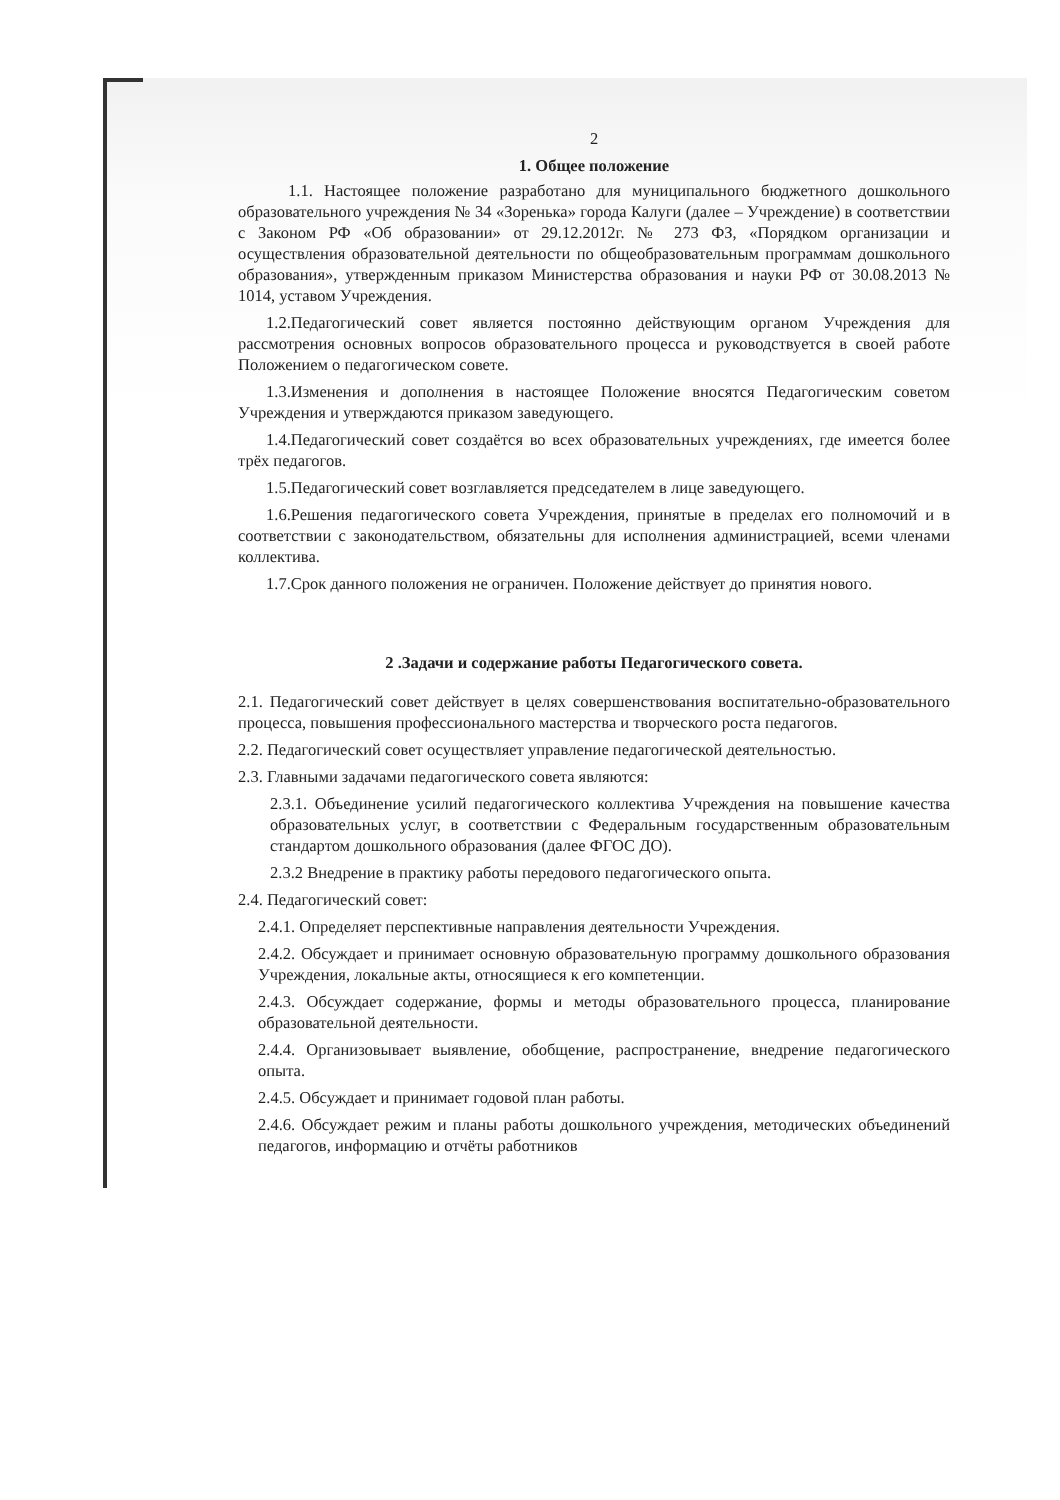2
1. Общее положение
1.1. Настоящее положение разработано для муниципального бюджетного дошкольного образовательного учреждения № 34 «Зоренька» города Калуги (далее – Учреждение) в соответствии с Законом РФ «Об образовании» от 29.12.2012г. № 273 ФЗ, «Порядком организации и осуществления образовательной деятельности по общеобразовательным программам дошкольного образования», утвержденным приказом Министерства образования и науки РФ от 30.08.2013 № 1014, уставом Учреждения.
1.2.Педагогический совет является постоянно действующим органом Учреждения для рассмотрения основных вопросов образовательного процесса и руководствуется в своей работе Положением о педагогическом совете.
1.3.Изменения и дополнения в настоящее Положение вносятся Педагогическим советом Учреждения и утверждаются приказом заведующего.
1.4.Педагогический совет создаётся во всех образовательных учреждениях, где имеется более трёх педагогов.
1.5.Педагогический совет возглавляется председателем в лице заведующего.
1.6.Решения педагогического совета Учреждения, принятые в пределах его полномочий и в соответствии с законодательством, обязательны для исполнения администрацией, всеми членами коллектива.
1.7.Срок данного положения не ограничен. Положение действует до принятия нового.
2 .Задачи и содержание работы Педагогического совета.
2.1. Педагогический совет действует в целях совершенствования воспитательно-образовательного процесса, повышения профессионального мастерства и творческого роста педагогов.
2.2. Педагогический совет осуществляет управление педагогической деятельностью.
2.3. Главными задачами педагогического совета являются:
2.3.1. Объединение усилий педагогического коллектива Учреждения на повышение качества образовательных услуг, в соответствии с Федеральным государственным образовательным стандартом дошкольного образования (далее ФГОС ДО).
2.3.2 Внедрение в практику работы передового педагогического опыта.
2.4. Педагогический совет:
2.4.1. Определяет перспективные направления деятельности Учреждения.
2.4.2. Обсуждает и принимает основную образовательную программу дошкольного образования Учреждения, локальные акты, относящиеся к его компетенции.
2.4.3. Обсуждает содержание, формы и методы образовательного процесса, планирование образовательной деятельности.
2.4.4. Организовывает выявление, обобщение, распространение, внедрение педагогического опыта.
2.4.5. Обсуждает и принимает годовой план работы.
2.4.6. Обсуждает режим и планы работы дошкольного учреждения, методических объединений педагогов, информацию и отчёты работников